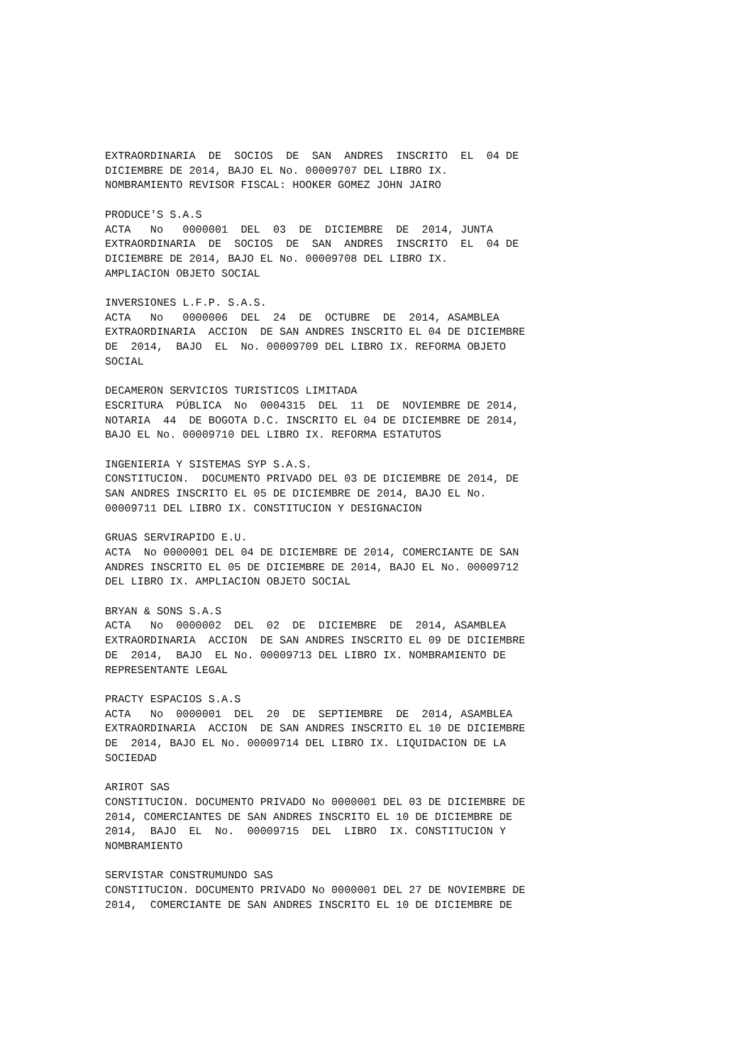EXTRAORDINARIA DE SOCIOS DE SAN ANDRES INSCRITO EL 04 DE DICIEMBRE DE 2014, BAJO EL No. 00009707 DEL LIBRO IX. NOMBRAMIENTO REVISOR FISCAL: HOOKER GOMEZ JOHN JAIRO
PRODUCE'S S.A.S ACTA No 0000001 DEL 03 DE DICIEMBRE DE 2014, JUNTA EXTRAORDINARIA DE SOCIOS DE SAN ANDRES INSCRITO EL 04 DE DICIEMBRE DE 2014, BAJO EL No. 00009708 DEL LIBRO IX. AMPLIACION OBJETO SOCIAL
INVERSIONES L.F.P. S.A.S. ACTA No 0000006 DEL 24 DE OCTUBRE DE 2014, ASAMBLEA EXTRAORDINARIA ACCION DE SAN ANDRES INSCRITO EL 04 DE DICIEMBRE DE 2014, BAJO EL No. 00009709 DEL LIBRO IX. REFORMA OBJETO SOCIAL
DECAMERON SERVICIOS TURISTICOS LIMITADA ESCRITURA PÚBLICA No 0004315 DEL 11 DE NOVIEMBRE DE 2014, NOTARIA 44 DE BOGOTA D.C. INSCRITO EL 04 DE DICIEMBRE DE 2014, BAJO EL No. 00009710 DEL LIBRO IX. REFORMA ESTATUTOS
INGENIERIA Y SISTEMAS SYP S.A.S. CONSTITUCION. DOCUMENTO PRIVADO DEL 03 DE DICIEMBRE DE 2014, DE SAN ANDRES INSCRITO EL 05 DE DICIEMBRE DE 2014, BAJO EL No. 00009711 DEL LIBRO IX. CONSTITUCION Y DESIGNACION
GRUAS SERVIRAPIDO E.U. ACTA No 0000001 DEL 04 DE DICIEMBRE DE 2014, COMERCIANTE DE SAN ANDRES INSCRITO EL 05 DE DICIEMBRE DE 2014, BAJO EL No. 00009712 DEL LIBRO IX. AMPLIACION OBJETO SOCIAL
BRYAN & SONS S.A.S ACTA No 0000002 DEL 02 DE DICIEMBRE DE 2014, ASAMBLEA EXTRAORDINARIA ACCION DE SAN ANDRES INSCRITO EL 09 DE DICIEMBRE DE 2014, BAJO EL No. 00009713 DEL LIBRO IX. NOMBRAMIENTO DE REPRESENTANTE LEGAL
PRACTY ESPACIOS S.A.S ACTA No 0000001 DEL 20 DE SEPTIEMBRE DE 2014, ASAMBLEA EXTRAORDINARIA ACCION DE SAN ANDRES INSCRITO EL 10 DE DICIEMBRE DE 2014, BAJO EL No. 00009714 DEL LIBRO IX. LIQUIDACION DE LA SOCIEDAD
ARIROT SAS CONSTITUCION. DOCUMENTO PRIVADO No 0000001 DEL 03 DE DICIEMBRE DE 2014, COMERCIANTES DE SAN ANDRES INSCRITO EL 10 DE DICIEMBRE DE 2014, BAJO EL No. 00009715 DEL LIBRO IX. CONSTITUCION Y NOMBRAMIENTO
SERVISTAR CONSTRUMUNDO SAS CONSTITUCION. DOCUMENTO PRIVADO No 0000001 DEL 27 DE NOVIEMBRE DE 2014, COMERCIANTE DE SAN ANDRES INSCRITO EL 10 DE DICIEMBRE DE